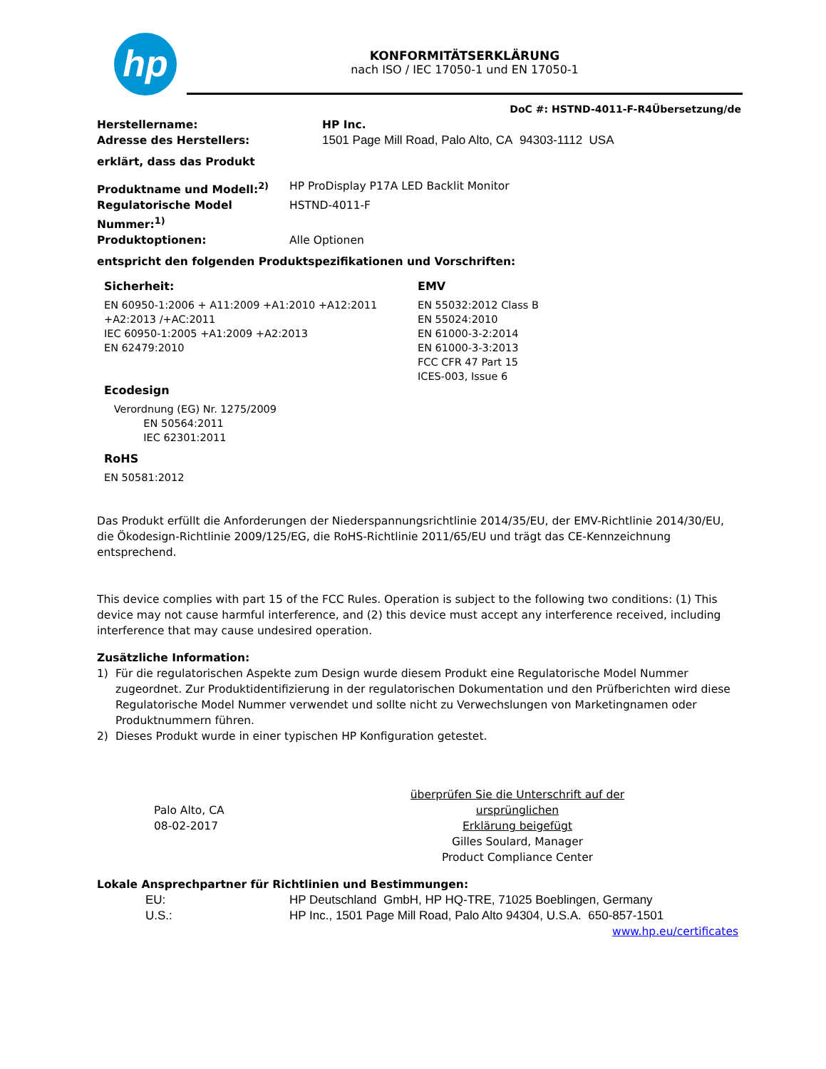hp KONFORMITÄTSERKLÄRUNG
nach ISO / IEC 17050-1 und EN 17050-1
DoC #: HSTND-4011-F-R4Übersetzung/de
Herstellername: HP Inc.
Adresse des Herstellers: 1501 Page Mill Road, Palo Alto, CA 94303-1112 USA
erklärt, dass das Produkt
Produktname und Modell:<sup>2)</sup> HP ProDisplay P17A LED Backlit Monitor
Regulatorische Model Nummer:<sup>1)</sup>
HSTND-4011-F
Produktoptionen: Alle Optionen
entspricht den folgenden Produktspezifikationen und Vorschriften:
Sicherheit:
EN 60950-1:2006 + A11:2009 +A1:2010 +A12:2011
+A2:2013 /+AC:2011
IEC 60950-1:2005 +A1:2009 +A2:2013
EN 62479:2010
Ecodesign
Verordnung (EG) Nr. 1275/2009
EN 50564:2011
IEC 62301:2011
RoHS
EN 50581:2012
EMV
EN 55032:2012 Class B
EN 55024:2010
EN 61000-3-2:2014
EN 61000-3-3:2013
FCC CFR 47 Part 15
ICES-003, Issue 6
Das Produkt erfüllt die Anforderungen der Niederspannungsrichtlinie 2014/35/EU, der EMV-Richtlinie 2014/30/EU, die Ökodesign-Richtlinie 2009/125/EG, die RoHS-Richtlinie 2011/65/EU und trägt das CE-Kennzeichnung entsprechend.
This device complies with part 15 of the FCC Rules. Operation is subject to the following two conditions: (1) This device may not cause harmful interference, and (2) this device must accept any interference received, including interference that may cause undesired operation.
Zusätzliche Information:
1) Für die regulatorischen Aspekte zum Design wurde diesem Produkt eine Regulatorische Model Nummer zugeordnet. Zur Produktidentifizierung in der regulatorischen Dokumentation und den Prüfberichten wird diese Regulatorische Model Nummer verwendet und sollte nicht zu Verwechslungen von Marketingnamen oder Produktnummern führen.
2) Dieses Produkt wurde in einer typischen HP Konfiguration getestet.
Palo Alto, CA
08-02-2017
überprüfen Sie die Unterschrift auf der ursprünglichen
Erklärung beigefügt
Gilles Soulard, Manager
Product Compliance Center
Lokale Ansprechpartner für Richtlinien und Bestimmungen:
EU: HP Deutschland GmbH, HP HQ-TRE, 71025 Boeblingen, Germany
U.S.: HP Inc., 1501 Page Mill Road, Palo Alto 94304, U.S.A. 650-857-1501
www.hp.eu/certificates